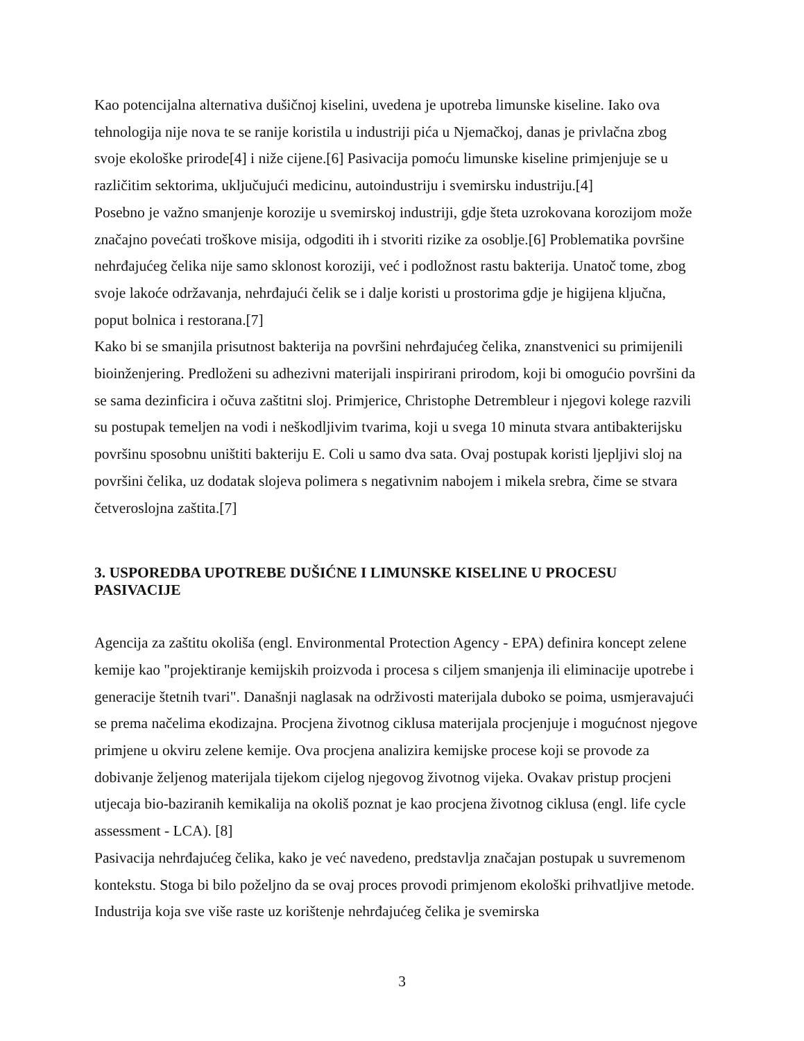Kao potencijalna alternativa dušičnoj kiselini, uvedena je upotreba limunske kiseline. Iako ova tehnologija nije nova te se ranije koristila u industriji pića u Njemačkoj, danas je privlačna zbog svoje ekološke prirode[4] i niže cijene.[6] Pasivacija pomoću limunske kiseline primjenjuje se u različitim sektorima, uključujući medicinu, autoindustriju i svemirsku industriju.[4]
Posebno je važno smanjenje korozije u svemirskoj industriji, gdje šteta uzrokovana korozijom može značajno povećati troškove misija, odgoditi ih i stvoriti rizike za osoblje.[6] Problematika površine nehrđajućeg čelika nije samo sklonost koroziji, već i podložnost rastu bakterija. Unatoč tome, zbog svoje lakoće održavanja, nehrđajući čelik se i dalje koristi u prostorima gdje je higijena ključna, poput bolnica i restorana.[7]
Kako bi se smanjila prisutnost bakterija na površini nehrđajućeg čelika, znanstvenici su primijenili bioinženjering. Predloženi su adhezivni materijali inspirirani prirodom, koji bi omogućio površini da se sama dezinficira i očuva zaštitni sloj. Primjerice, Christophe Detrembleur i njegovi kolege razvili su postupak temeljen na vodi i neškodljivim tvarima, koji u svega 10 minuta stvara antibakterijsku površinu sposobnu uništiti bakteriju E. Coli u samo dva sata. Ovaj postupak koristi ljepljivi sloj na površini čelika, uz dodatak slojeva polimera s negativnim nabojem i mikela srebra, čime se stvara četveroslojna zaštita.[7]
3. USPOREDBA UPOTREBE DUŠIĆNE I LIMUNSKE KISELINE U PROCESU PASIVACIJE
Agencija za zaštitu okoliša (engl. Environmental Protection Agency - EPA) definira koncept zelene kemije kao "projektiranje kemijskih proizvoda i procesa s ciljem smanjenja ili eliminacije upotrebe i generacije štetnih tvari". Današnji naglasak na održivosti materijala duboko se poima, usmjeravajući se prema načelima ekodizajna. Procjena životnog ciklusa materijala procjenjuje i mogućnost njegove primjene u okviru zelene kemije. Ova procjena analizira kemijske procese koji se provode za dobivanje željenog materijala tijekom cijelog njegovog životnog vijeka. Ovakav pristup procjeni utjecaja bio-baziranih kemikalija na okoliš poznat je kao procjena životnog ciklusa (engl. life cycle assessment - LCA). [8]
Pasivacija nehrđajućeg čelika, kako je već navedeno, predstavlja značajan postupak u suvremenom kontekstu. Stoga bi bilo poželjno da se ovaj proces provodi primjenom ekološki prihvatljive metode. Industrija koja sve više raste uz korištenje nehrđajućeg čelika je svemirska
3